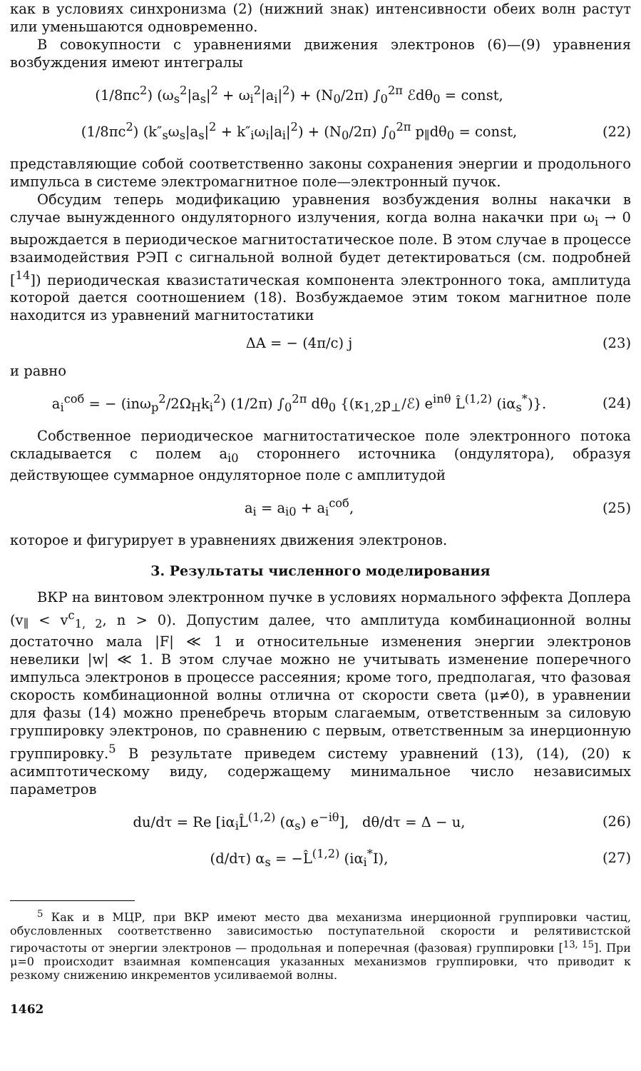как в условиях синхронизма (2) (нижний знак) интенсивности обеих волн растут или уменьшаются одновременно.
В совокупности с уравнениями движения электронов (6)—(9) уравнения возбуждения имеют интегралы
(1/8πc<sup>2</sup>) (ω<sub>s</sub><sup>2</sup>|a<sub>s</sub>|<sup>2</sup> + ω<sub>i</sub><sup>2</sup>|a<sub>i</sub>|<sup>2</sup>) + (N<sub>0</sub>/2π) ∫<sub>0</sub><sup>2π</sup> ℰdθ<sub>0</sub> = const,
(1/8πc<sup>2</sup>) (k″<sub>s</sub>ω<sub>s</sub>|a<sub>s</sub>|<sup>2</sup> + k″<sub>i</sub>ω<sub>i</sub>|a<sub>i</sub>|<sup>2</sup>) + (N<sub>0</sub>/2π) ∫<sub>0</sub><sup>2π</sup> p<sub>∥</sub>dθ<sub>0</sub> = const,
(22)
представляющие собой соответственно законы сохранения энергии и продольного импульса в системе электромагнитное поле—электронный пучок.
Обсудим теперь модификацию уравнения возбуждения волны накачки в случае вынужденного ондуляторного излучения, когда волна накачки при ω<sub>i</sub> → 0 вырождается в периодическое магнитостатическое поле. В этом случае в процессе взаимодействия РЭП с сигнальной волной будет детектироваться (см. подробней [<sup>14</sup>]) периодическая квазистатическая компонента электронного тока, амплитуда которой дается соотношением (18). Возбуждаемое этим током магнитное поле находится из уравнений магнитостатики
ΔA = − (4π/c) j (23)
и равно
a<sub>i</sub><sup>соб</sup> = − (inω<sub>p</sub><sup>2</sup>/2Ω<sub>H</sub>k<sub>i</sub><sup>2</sup>) (1/2π) ∫<sub>0</sub><sup>2π</sup> dθ<sub>0</sub> {(κ<sub>1,2</sub>p<sub>⊥</sub>/ℰ) e<sup>inθ</sup> L̂<sup>(1,2)</sup> (iα<sub>s</sub><sup>*</sup>)}.
(24)
Собственное периодическое магнитостатическое поле электронного потока складывается с полем a<sub>i0</sub> стороннего источника (ондулятора), образуя действующее суммарное ондуляторное поле с амплитудой
a<sub>i</sub> = a<sub>i0</sub> + a<sub>i</sub><sup>соб</sup>, (25)
которое и фигурирует в уравнениях движения электронов.
3. Результаты численного моделирования
ВКР на винтовом электронном пучке в условиях нормального эффекта Доплера (v<sub>∥</sub> < v<sup>c</sup><sub>1, 2</sub>, n > 0). Допустим далее, что амплитуда комбинационной волны достаточно мала |F| ≪ 1 и относительные изменения энергии электронов невелики |w| ≪ 1. В этом случае можно не учитывать изменение поперечного импульса электронов в процессе рассеяния; кроме того, предполагая, что фазовая скорость комбинационной волны отлична от скорости света (μ≠0), в уравнении для фазы (14) можно пренебречь вторым слагаемым, ответственным за силовую группировку электронов, по сравнению с первым, ответственным за инерционную группировку.<sup>5</sup> В результате приведем систему уравнений (13), (14), (20) к асимптотическому виду, содержащему минимальное число независимых параметров
du/dτ = Re [iα<sub>i</sub>L̂<sup>(1,2)</sup> (α<sub>s</sub>) e<sup>−iθ</sup>], dθ/dτ = Δ − u,
(26)
(d/dτ) α<sub>s</sub> = −L̂<sup>(1,2)</sup> (iα<sub>i</sub><sup>*</sup>I), (27)
<sup>5</sup> Как и в МЦР, при ВКР имеют место два механизма инерционной группировки частиц, обусловленных соответственно зависимостью поступательной скорости и релятивистской гирочастоты от энергии электронов — продольная и поперечная (фазовая) группировки [<sup>13, 15</sup>]. При μ=0 происходит взаимная компенсация указанных механизмов группировки, что приводит к резкому снижению инкрементов усиливаемой волны.
1462